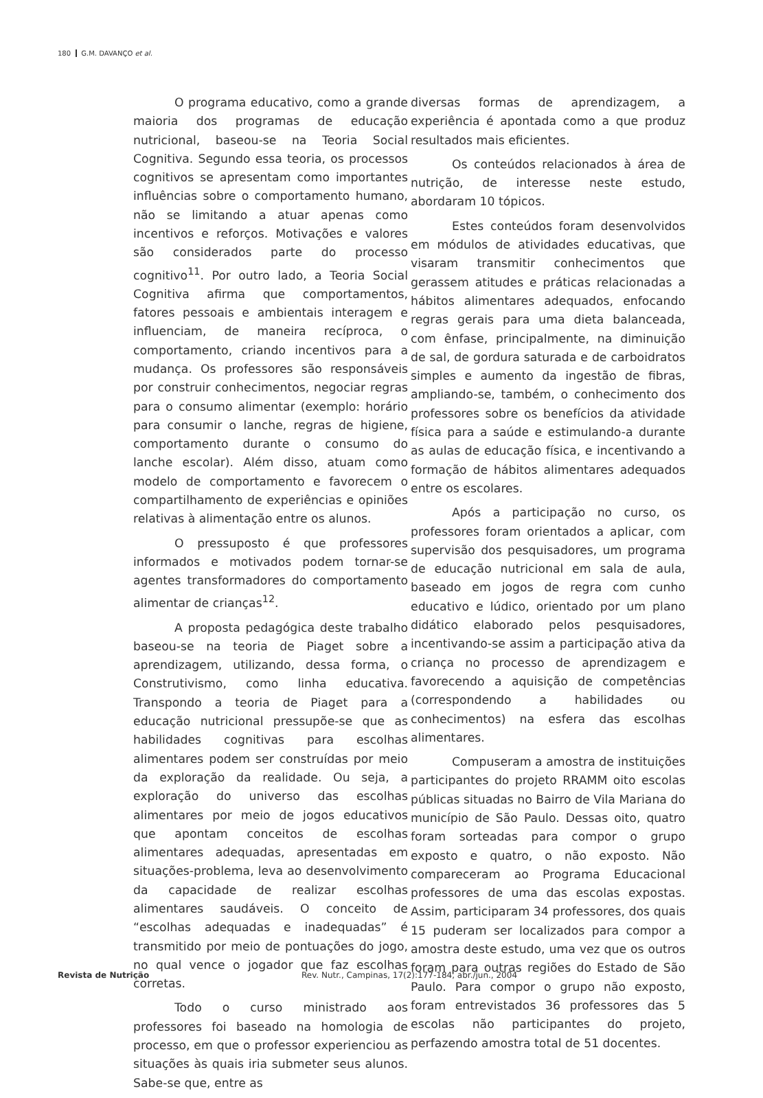180 G.M. DAVANÇO et al.
O programa educativo, como a grande maioria dos programas de educação nutricional, baseou-se na Teoria Social Cognitiva. Segundo essa teoria, os processos cognitivos se apresentam como importantes influências sobre o comportamento humano, não se limitando a atuar apenas como incentivos e reforços. Motivações e valores são considerados parte do processo cognitivo<sup>11</sup>. Por outro lado, a Teoria Social Cognitiva afirma que comportamentos, fatores pessoais e ambientais interagem e influenciam, de maneira recíproca, o comportamento, criando incentivos para a mudança. Os professores são responsáveis por construir conhecimentos, negociar regras para o consumo alimentar (exemplo: horário para consumir o lanche, regras de higiene, comportamento durante o consumo do lanche escolar). Além disso, atuam como modelo de comportamento e favorecem o compartilhamento de experiências e opiniões relativas à alimentação entre os alunos.
O pressuposto é que professores informados e motivados podem tornar-se agentes transformadores do comportamento alimentar de crianças<sup>12</sup>.
A proposta pedagógica deste trabalho baseou-se na teoria de Piaget sobre a aprendizagem, utilizando, dessa forma, o Construtivismo, como linha educativa. Transpondo a teoria de Piaget para a educação nutricional pressupõe-se que as habilidades cognitivas para escolhas alimentares podem ser construídas por meio da exploração da realidade. Ou seja, a exploração do universo das escolhas alimentares por meio de jogos educativos que apontam conceitos de escolhas alimentares adequadas, apresentadas em situações-problema, leva ao desenvolvimento da capacidade de realizar escolhas alimentares saudáveis. O conceito de “escolhas adequadas e inadequadas” é transmitido por meio de pontuações do jogo, no qual vence o jogador que faz escolhas corretas.
Todo o curso ministrado aos professores foi baseado na homologia de processo, em que o professor experienciou as situações às quais iria submeter seus alunos. Sabe-se que, entre as
diversas formas de aprendizagem, a experiência é apontada como a que produz resultados mais eficientes.
Os conteúdos relacionados à área de nutrição, de interesse neste estudo, abordaram 10 tópicos.
Estes conteúdos foram desenvolvidos em módulos de atividades educativas, que visaram transmitir conhecimentos que gerassem atitudes e práticas relacionadas a hábitos alimentares adequados, enfocando regras gerais para uma dieta balanceada, com ênfase, principalmente, na diminuição de sal, de gordura saturada e de carboidratos simples e aumento da ingestão de fibras, ampliando-se, também, o conhecimento dos professores sobre os benefícios da atividade física para a saúde e estimulando-a durante as aulas de educação física, e incentivando a formação de hábitos alimentares adequados entre os escolares.
Após a participação no curso, os professores foram orientados a aplicar, com supervisão dos pesquisadores, um programa de educação nutricional em sala de aula, baseado em jogos de regra com cunho educativo e lúdico, orientado por um plano didático elaborado pelos pesquisadores, incentivando-se assim a participação ativa da criança no processo de aprendizagem e favorecendo a aquisição de competências (correspondendo a habilidades ou conhecimentos) na esfera das escolhas alimentares.
Compuseram a amostra de instituições participantes do projeto RRAMM oito escolas públicas situadas no Bairro de Vila Mariana do município de São Paulo. Dessas oito, quatro foram sorteadas para compor o grupo exposto e quatro, o não exposto. Não compareceram ao Programa Educacional professores de uma das escolas expostas. Assim, participaram 34 professores, dos quais 15 puderam ser localizados para compor a amostra deste estudo, uma vez que os outros foram para outras regiões do Estado de São Paulo. Para compor o grupo não exposto, foram entrevistados 36 professores das 5 escolas não participantes do projeto, perfazendo amostra total de 51 docentes.
Revista de Nutrição Rev. Nutr., Campinas, 17(2):177-184, abr./jun., 2004